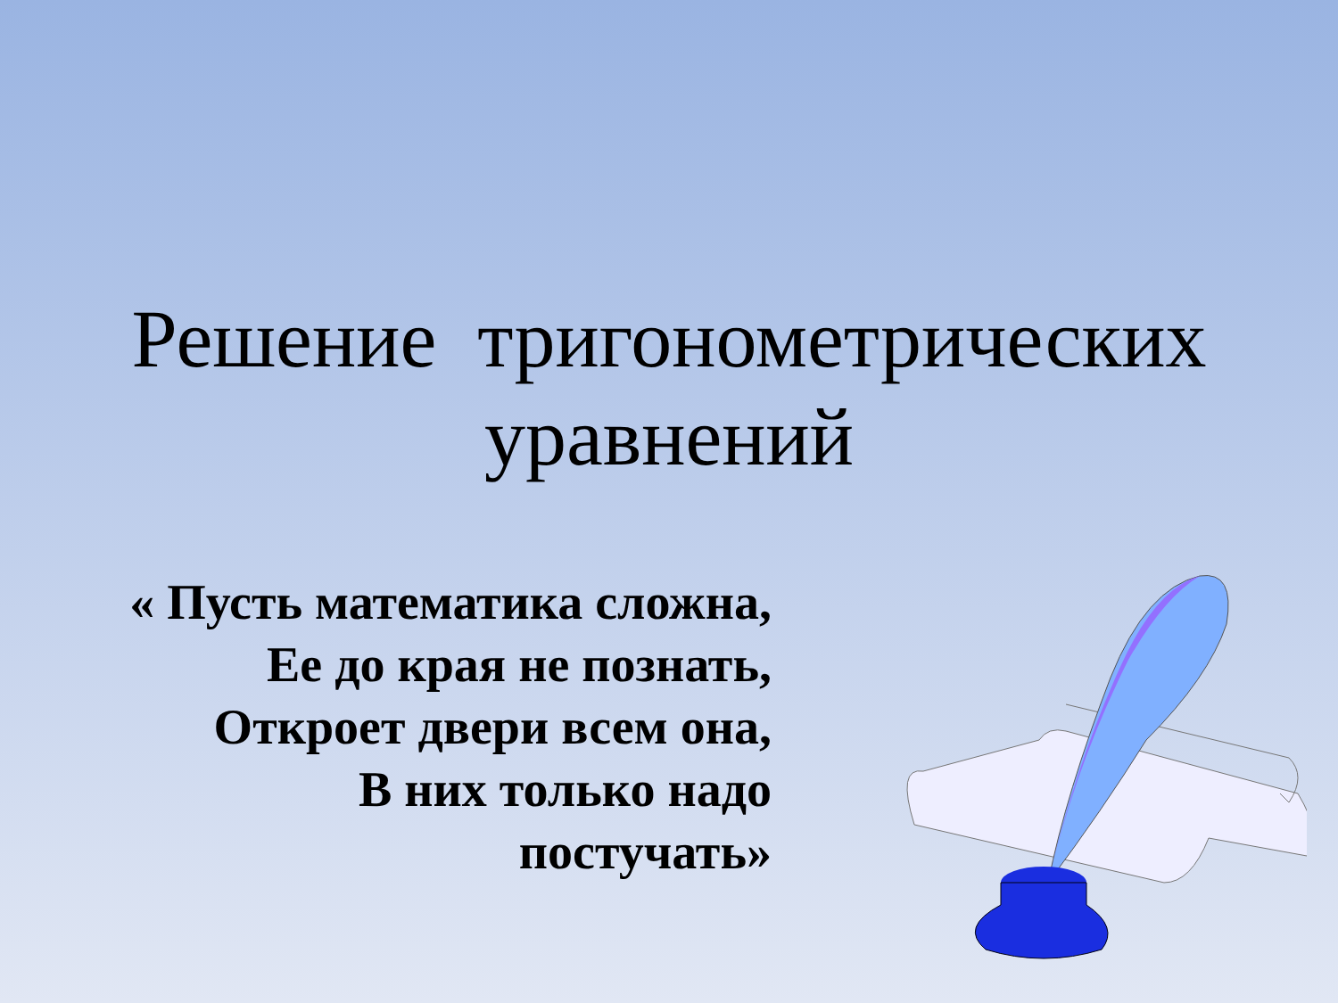Решение тригонометрических
уравнений
« Пусть математика сложна,
Ее до края не познать,
Откроет двери всем она,
В них только надо
постучать»